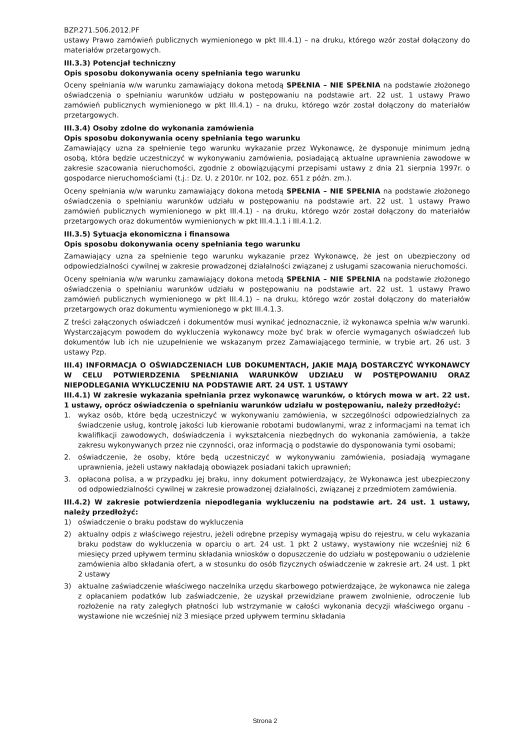BZP.271.506.2012.PF
ustawy Prawo zamówień publicznych wymienionego w pkt III.4.1) – na druku, którego wzór został dołączony do materiałów przetargowych.
III.3.3) Potencjał techniczny
Opis sposobu dokonywania oceny spełniania tego warunku
Oceny spełniania w/w warunku zamawiający dokona metodą SPEŁNIA – NIE SPEŁNIA na podstawie złożonego oświadczenia o spełnianiu warunków udziału w postępowaniu na podstawie art. 22 ust. 1 ustawy Prawo zamówień publicznych wymienionego w pkt III.4.1) – na druku, którego wzór został dołączony do materiałów przetargowych.
III.3.4) Osoby zdolne do wykonania zamówienia
Opis sposobu dokonywania oceny spełniania tego warunku
Zamawiający uzna za spełnienie tego warunku wykazanie przez Wykonawcę, że dysponuje minimum jedną osobą, która będzie uczestniczyć w wykonywaniu zamówienia, posiadającą aktualne uprawnienia zawodowe w zakresie szacowania nieruchomości, zgodnie z obowiązującymi przepisami ustawy z dnia 21 sierpnia 1997r. o gospodarce nieruchomościami (t.j.: Dz. U. z 2010r. nr 102, poz. 651 z późn. zm.).
Oceny spełniania w/w warunku zamawiający dokona metodą SPEŁNIA – NIE SPEŁNIA na podstawie złożonego oświadczenia o spełnianiu warunków udziału w postępowaniu na podstawie art. 22 ust. 1 ustawy Prawo zamówień publicznych wymienionego w pkt III.4.1) - na druku, którego wzór został dołączony do materiałów przetargowych oraz dokumentów wymienionych w pkt III.4.1.1 i III.4.1.2.
III.3.5) Sytuacja ekonomiczna i finansowa
Opis sposobu dokonywania oceny spełniania tego warunku
Zamawiający uzna za spełnienie tego warunku wykazanie przez Wykonawcę, że jest on ubezpieczony od odpowiedzialności cywilnej w zakresie prowadzonej działalności związanej z usługami szacowania nieruchomości.
Oceny spełniania w/w warunku zamawiający dokona metodą SPEŁNIA – NIE SPEŁNIA na podstawie złożonego oświadczenia o spełnianiu warunków udziału w postępowaniu na podstawie art. 22 ust. 1 ustawy Prawo zamówień publicznych wymienionego w pkt III.4.1) – na druku, którego wzór został dołączony do materiałów przetargowych oraz dokumentu wymienionego w pkt III.4.1.3.
Z treści załączonych oświadczeń i dokumentów musi wynikać jednoznacznie, iż wykonawca spełnia w/w warunki. Wystarczającym powodem do wykluczenia wykonawcy może być brak w ofercie wymaganych oświadczeń lub dokumentów lub ich nie uzupełnienie we wskazanym przez Zamawiającego terminie, w trybie art. 26 ust. 3 ustawy Pzp.
III.4) INFORMACJA O OŚWIADCZENIACH LUB DOKUMENTACH, JAKIE MAJĄ DOSTARCZYĆ WYKONAWCY W CELU POTWIERDZENIA SPEŁNIANIA WARUNKÓW UDZIAŁU W POSTĘPOWANIU ORAZ NIEPODLEGANIA WYKLUCZENIU NA PODSTAWIE ART. 24 UST. 1 USTAWY
III.4.1) W zakresie wykazania spełniania przez wykonawcę warunków, o których mowa w art. 22 ust. 1 ustawy, oprócz oświadczenia o spełnianiu warunków udziału w postępowaniu, należy przedłożyć:
1. wykaz osób, które będą uczestniczyć w wykonywaniu zamówienia, w szczególności odpowiedzialnych za świadczenie usług, kontrolę jakości lub kierowanie robotami budowlanymi, wraz z informacjami na temat ich kwalifikacji zawodowych, doświadczenia i wykształcenia niezbędnych do wykonania zamówienia, a także zakresu wykonywanych przez nie czynności, oraz informacją o podstawie do dysponowania tymi osobami;
2. oświadczenie, że osoby, które będą uczestniczyć w wykonywaniu zamówienia, posiadają wymagane uprawnienia, jeżeli ustawy nakładają obowiązek posiadani takich uprawnień;
3. opłacona polisa, a w przypadku jej braku, inny dokument potwierdzający, że Wykonawca jest ubezpieczony od odpowiedzialności cywilnej w zakresie prowadzonej działalności, związanej z przedmiotem zamówienia.
III.4.2) W zakresie potwierdzenia niepodlegania wykluczeniu na podstawie art. 24 ust. 1 ustawy, należy przedłożyć:
1) oświadczenie o braku podstaw do wykluczenia
2) aktualny odpis z właściwego rejestru, jeżeli odrębne przepisy wymagają wpisu do rejestru, w celu wykazania braku podstaw do wykluczenia w oparciu o art. 24 ust. 1 pkt 2 ustawy, wystawiony nie wcześniej niż 6 miesięcy przed upływem terminu składania wniosków o dopuszczenie do udziału w postępowaniu o udzielenie zamówienia albo składania ofert, a w stosunku do osób fizycznych oświadczenie w zakresie art. 24 ust. 1 pkt 2 ustawy
3) aktualne zaświadczenie właściwego naczelnika urzędu skarbowego potwierdzające, że wykonawca nie zalega z opłacaniem podatków lub zaświadczenie, że uzyskał przewidziane prawem zwolnienie, odroczenie lub rozłożenie na raty zaległych płatności lub wstrzymanie w całości wykonania decyzji właściwego organu - wystawione nie wcześniej niż 3 miesiące przed upływem terminu składania
Strona 2